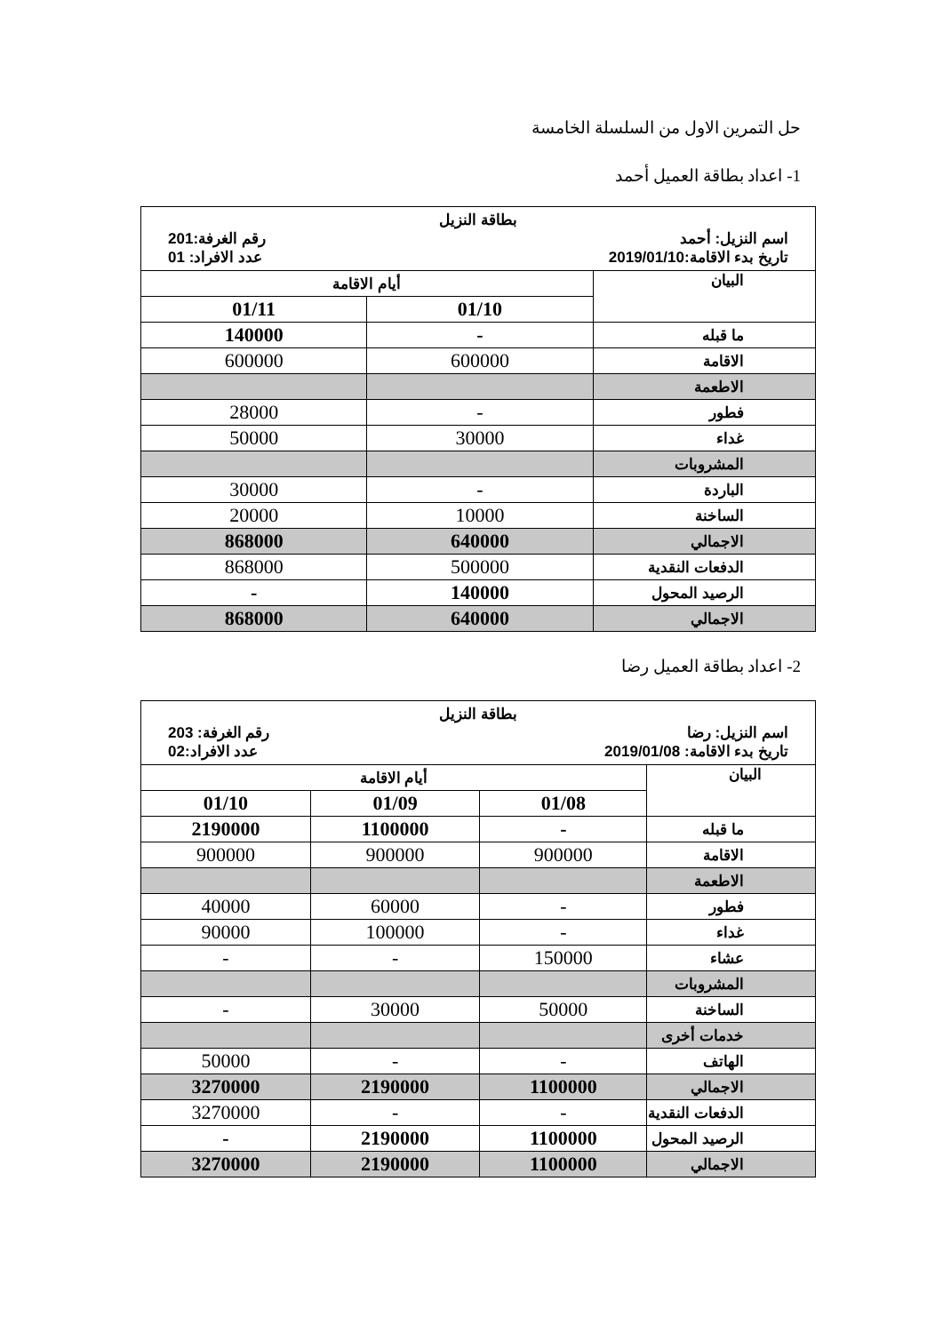حل التمرين الاول من السلسلة الخامسة
1- اعداد بطاقة العميل أحمد
| بطاقة النزيل اسم النزيل: أحمد رقم الغرفة:201 تاريخ بدء الاقامة:2019/01/10 عدد الافراد: 01 | | |
| البيان | أيام الاقامة | |
| | 01/10 | 01/11 |
| ما قبله | - | 140000 |
| الاقامة | 600000 | 600000 |
| الاطعمة | | |
| فطور | - | 28000 |
| غداء | 30000 | 50000 |
| المشروبات | | |
| الباردة | - | 30000 |
| الساخنة | 10000 | 20000 |
| الاجمالي | 640000 | 868000 |
| الدفعات النقدية | 500000 | 868000 |
| الرصيد المحول | 140000 | - |
| الاجمالي | 640000 | 868000 |
2- اعداد بطاقة العميل رضا
| بطاقة النزيل اسم النزيل: رضا رقم الغرفة: 203 تاريخ بدء الاقامة: 2019/01/08 عدد الافراد:02 | | | |
| البيان | أيام الاقامة | | |
| | 01/08 | 01/09 | 01/10 |
| ما قبله | - | 1100000 | 2190000 |
| الاقامة | 900000 | 900000 | 900000 |
| الاطعمة | | | |
| فطور | - | 60000 | 40000 |
| غداء | - | 100000 | 90000 |
| عشاء | 150000 | - | - |
| المشروبات | | | |
| الساخنة | 50000 | 30000 | - |
| خدمات أخرى | | | |
| الهاتف | - | - | 50000 |
| الاجمالي | 1100000 | 2190000 | 3270000 |
| الدفعات النقدية | - | - | 3270000 |
| الرصيد المحول | 1100000 | 2190000 | - |
| الاجمالي | 1100000 | 2190000 | 3270000 |